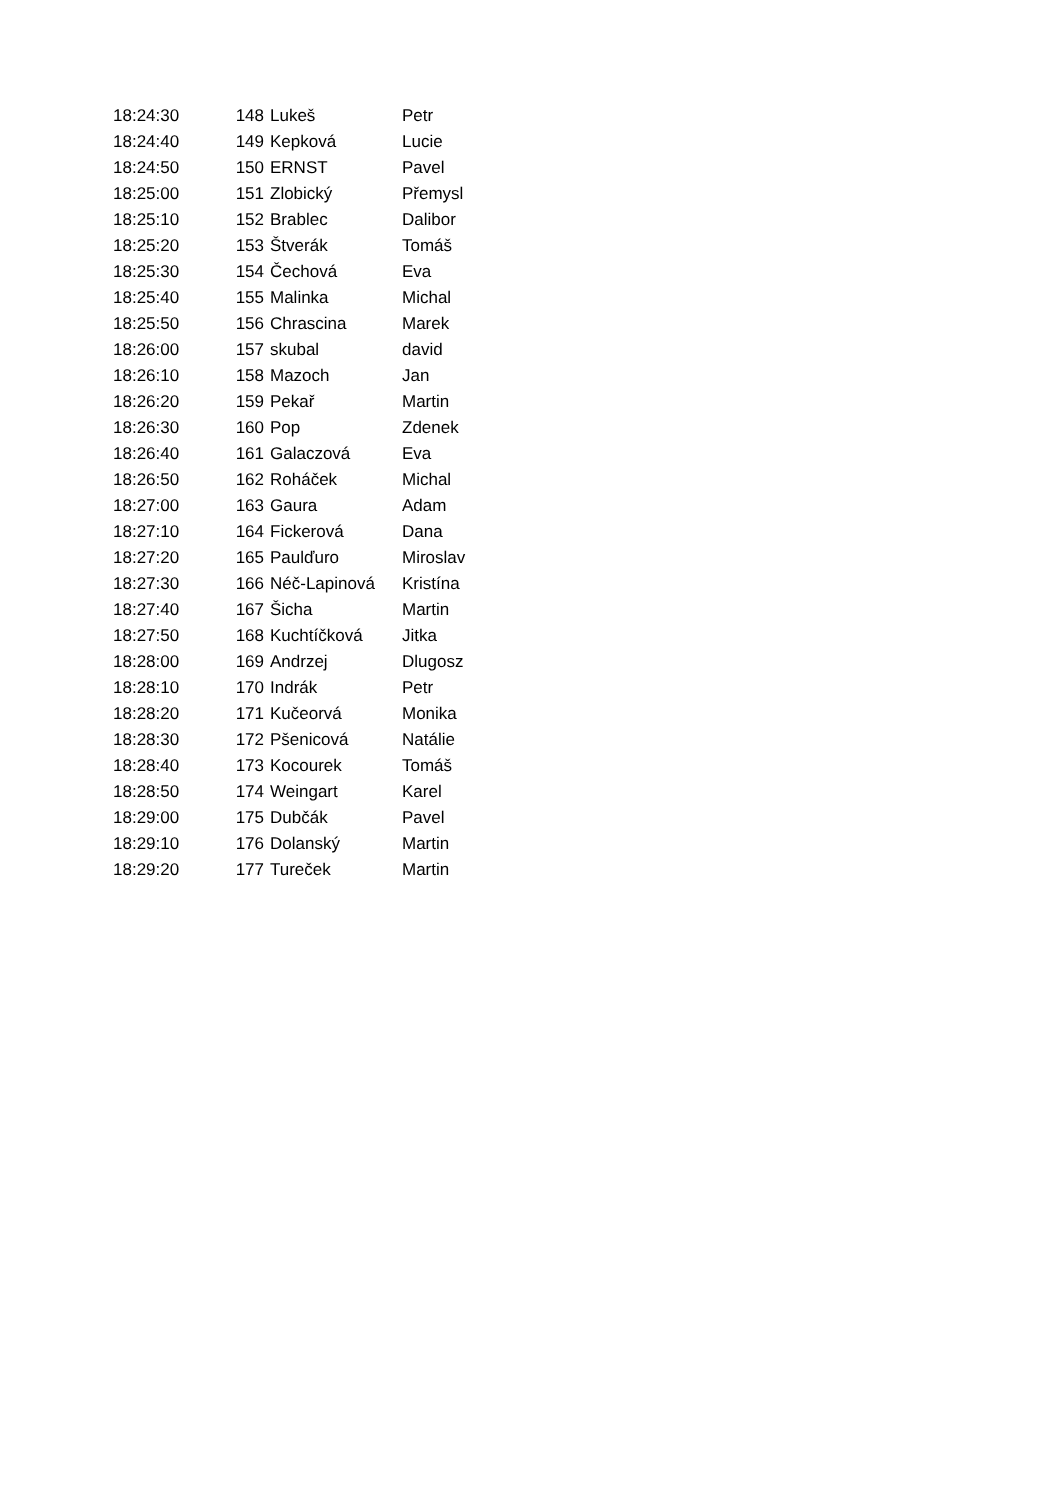| 18:24:30 | 148 | Lukeš | Petr |
| 18:24:40 | 149 | Kepková | Lucie |
| 18:24:50 | 150 | ERNST | Pavel |
| 18:25:00 | 151 | Zlobický | Přemysl |
| 18:25:10 | 152 | Brablec | Dalibor |
| 18:25:20 | 153 | Štverák | Tomáš |
| 18:25:30 | 154 | Čechová | Eva |
| 18:25:40 | 155 | Malinka | Michal |
| 18:25:50 | 156 | Chrascina | Marek |
| 18:26:00 | 157 | skubal | david |
| 18:26:10 | 158 | Mazoch | Jan |
| 18:26:20 | 159 | Pekař | Martin |
| 18:26:30 | 160 | Pop | Zdenek |
| 18:26:40 | 161 | Galaczová | Eva |
| 18:26:50 | 162 | Roháček | Michal |
| 18:27:00 | 163 | Gaura | Adam |
| 18:27:10 | 164 | Fickerová | Dana |
| 18:27:20 | 165 | Paulďuro | Miroslav |
| 18:27:30 | 166 | Néč-Lapinová | Kristína |
| 18:27:40 | 167 | Šicha | Martin |
| 18:27:50 | 168 | Kuchtíčková | Jitka |
| 18:28:00 | 169 | Andrzej | Dlugosz |
| 18:28:10 | 170 | Indrák | Petr |
| 18:28:20 | 171 | Kučeorvá | Monika |
| 18:28:30 | 172 | Pšenicová | Natálie |
| 18:28:40 | 173 | Kocourek | Tomáš |
| 18:28:50 | 174 | Weingart | Karel |
| 18:29:00 | 175 | Dubčák | Pavel |
| 18:29:10 | 176 | Dolanský | Martin |
| 18:29:20 | 177 | Tureček | Martin |